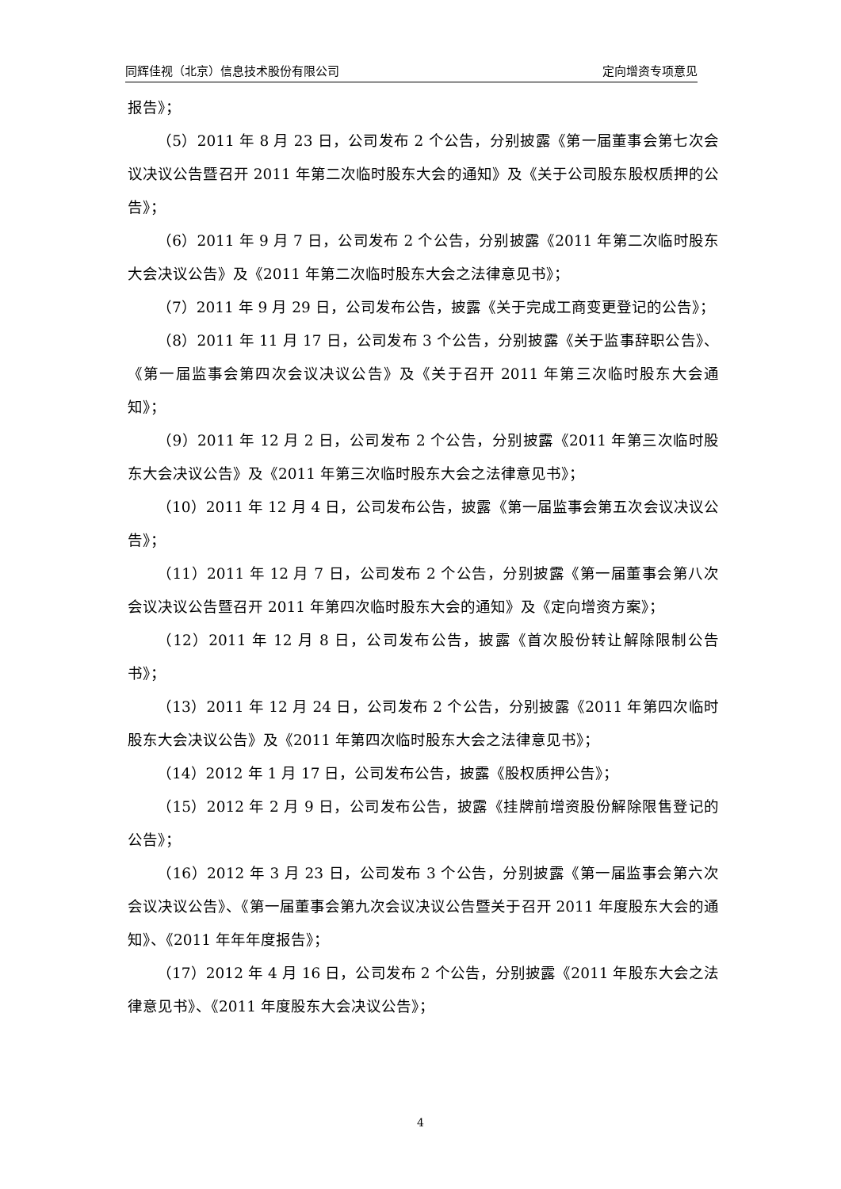同辉佳视（北京）信息技术股份有限公司 定向增资专项意见
报告》；
（5）2011 年 8 月 23 日，公司发布 2 个公告，分别披露《第一届董事会第七次会议决议公告暨召开 2011 年第二次临时股东大会的通知》及《关于公司股东股权质押的公告》；
（6）2011 年 9 月 7 日，公司发布 2 个公告，分别披露《2011 年第二次临时股东大会决议公告》及《2011 年第二次临时股东大会之法律意见书》；
（7）2011 年 9 月 29 日，公司发布公告，披露《关于完成工商变更登记的公告》；
（8）2011 年 11 月 17 日，公司发布 3 个公告，分别披露《关于监事辞职公告》、《第一届监事会第四次会议决议公告》及《关于召开 2011 年第三次临时股东大会通知》；
（9）2011 年 12 月 2 日，公司发布 2 个公告，分别披露《2011 年第三次临时股东大会决议公告》及《2011 年第三次临时股东大会之法律意见书》；
（10）2011 年 12 月 4 日，公司发布公告，披露《第一届监事会第五次会议决议公告》；
（11）2011 年 12 月 7 日，公司发布 2 个公告，分别披露《第一届董事会第八次会议决议公告暨召开 2011 年第四次临时股东大会的通知》及《定向增资方案》；
（12）2011 年 12 月 8 日，公司发布公告，披露《首次股份转让解除限制公告书》；
（13）2011 年 12 月 24 日，公司发布 2 个公告，分别披露《2011 年第四次临时股东大会决议公告》及《2011 年第四次临时股东大会之法律意见书》；
（14）2012 年 1 月 17 日，公司发布公告，披露《股权质押公告》；
（15）2012 年 2 月 9 日，公司发布公告，披露《挂牌前增资股份解除限售登记的公告》；
（16）2012 年 3 月 23 日，公司发布 3 个公告，分别披露《第一届监事会第六次会议决议公告》、《第一届董事会第九次会议决议公告暨关于召开 2011 年度股东大会的通知》、《2011 年年年度报告》；
（17）2012 年 4 月 16 日，公司发布 2 个公告，分别披露《2011 年股东大会之法律意见书》、《2011 年度股东大会决议公告》；
4